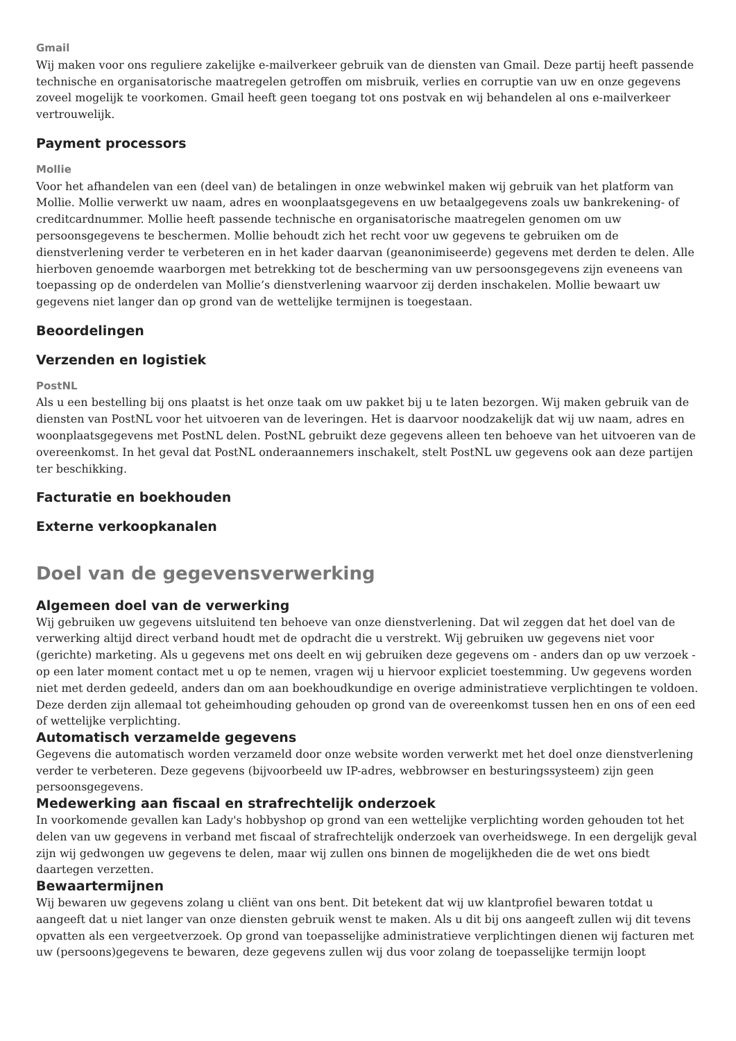Gmail
Wij maken voor ons reguliere zakelijke e-mailverkeer gebruik van de diensten van Gmail. Deze partij heeft passende technische en organisatorische maatregelen getroffen om misbruik, verlies en corruptie van uw en onze gegevens zoveel mogelijk te voorkomen. Gmail heeft geen toegang tot ons postvak en wij behandelen al ons e-mailverkeer vertrouwelijk.
Payment processors
Mollie
Voor het afhandelen van een (deel van) de betalingen in onze webwinkel maken wij gebruik van het platform van Mollie. Mollie verwerkt uw naam, adres en woonplaatsgegevens en uw betaalgegevens zoals uw bankrekening- of creditcardnummer. Mollie heeft passende technische en organisatorische maatregelen genomen om uw persoonsgegevens te beschermen. Mollie behoudt zich het recht voor uw gegevens te gebruiken om de dienstverlening verder te verbeteren en in het kader daarvan (geanonimiseerde) gegevens met derden te delen. Alle hierboven genoemde waarborgen met betrekking tot de bescherming van uw persoonsgegevens zijn eveneens van toepassing op de onderdelen van Mollie’s dienstverlening waarvoor zij derden inschakelen. Mollie bewaart uw gegevens niet langer dan op grond van de wettelijke termijnen is toegestaan.
Beoordelingen
Verzenden en logistiek
PostNL
Als u een bestelling bij ons plaatst is het onze taak om uw pakket bij u te laten bezorgen. Wij maken gebruik van de diensten van PostNL voor het uitvoeren van de leveringen. Het is daarvoor noodzakelijk dat wij uw naam, adres en woonplaatsgegevens met PostNL delen. PostNL gebruikt deze gegevens alleen ten behoeve van het uitvoeren van de overeenkomst. In het geval dat PostNL onderaannemers inschakelt, stelt PostNL uw gegevens ook aan deze partijen ter beschikking.
Facturatie en boekhouden
Externe verkoopkanalen
Doel van de gegevensverwerking
Algemeen doel van de verwerking
Wij gebruiken uw gegevens uitsluitend ten behoeve van onze dienstverlening. Dat wil zeggen dat het doel van de verwerking altijd direct verband houdt met de opdracht die u verstrekt. Wij gebruiken uw gegevens niet voor (gerichte) marketing. Als u gegevens met ons deelt en wij gebruiken deze gegevens om - anders dan op uw verzoek - op een later moment contact met u op te nemen, vragen wij u hiervoor expliciet toestemming. Uw gegevens worden niet met derden gedeeld, anders dan om aan boekhoudkundige en overige administratieve verplichtingen te voldoen. Deze derden zijn allemaal tot geheimhouding gehouden op grond van de overeenkomst tussen hen en ons of een eed of wettelijke verplichting.
Automatisch verzamelde gegevens
Gegevens die automatisch worden verzameld door onze website worden verwerkt met het doel onze dienstverlening verder te verbeteren. Deze gegevens (bijvoorbeeld uw IP-adres, webbrowser en besturingssysteem) zijn geen persoonsgegevens.
Medewerking aan fiscaal en strafrechtelijk onderzoek
In voorkomende gevallen kan Lady's hobbyshop op grond van een wettelijke verplichting worden gehouden tot het delen van uw gegevens in verband met fiscaal of strafrechtelijk onderzoek van overheidswege. In een dergelijk geval zijn wij gedwongen uw gegevens te delen, maar wij zullen ons binnen de mogelijkheden die de wet ons biedt daartegen verzetten.
Bewaartermijnen
Wij bewaren uw gegevens zolang u cliënt van ons bent. Dit betekent dat wij uw klantprofiel bewaren totdat u aangeeft dat u niet langer van onze diensten gebruik wenst te maken. Als u dit bij ons aangeeft zullen wij dit tevens opvatten als een vergeetverzoek. Op grond van toepasselijke administratieve verplichtingen dienen wij facturen met uw (persoons)gegevens te bewaren, deze gegevens zullen wij dus voor zolang de toepasselijke termijn loopt